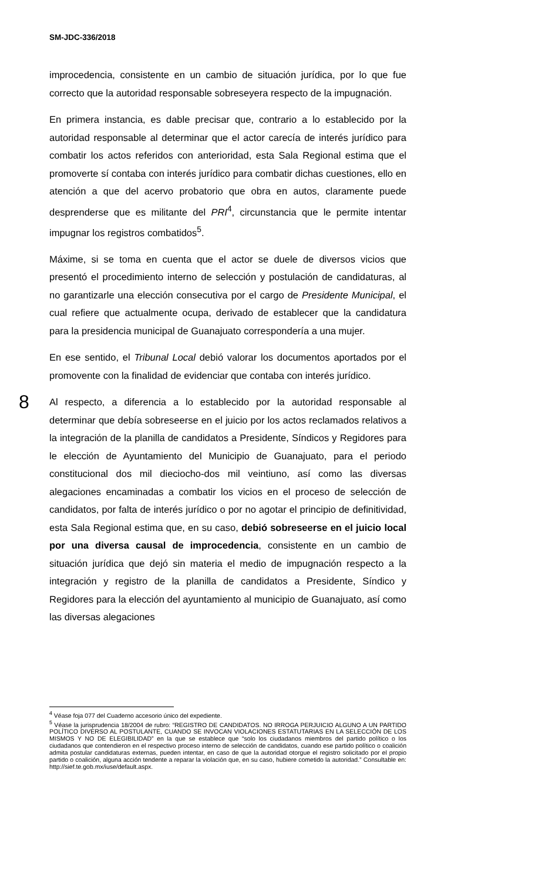SM-JDC-336/2018
improcedencia, consistente en un cambio de situación jurídica, por lo que fue correcto que la autoridad responsable sobreseyera respecto de la impugnación.
En primera instancia, es dable precisar que, contrario a lo establecido por la autoridad responsable al determinar que el actor carecía de interés jurídico para combatir los actos referidos con anterioridad, esta Sala Regional estima que el promoverte sí contaba con interés jurídico para combatir dichas cuestiones, ello en atención a que del acervo probatorio que obra en autos, claramente puede desprenderse que es militante del PRI<sup>4</sup>, circunstancia que le permite intentar impugnar los registros combatidos<sup>5</sup>.
Máxime, si se toma en cuenta que el actor se duele de diversos vicios que presentó el procedimiento interno de selección y postulación de candidaturas, al no garantizarle una elección consecutiva por el cargo de Presidente Municipal, el cual refiere que actualmente ocupa, derivado de establecer que la candidatura para la presidencia municipal de Guanajuato correspondería a una mujer.
En ese sentido, el Tribunal Local debió valorar los documentos aportados por el promovente con la finalidad de evidenciar que contaba con interés jurídico.
Al respecto, a diferencia a lo establecido por la autoridad responsable al determinar que debía sobreseerse en el juicio por los actos reclamados relativos a la integración de la planilla de candidatos a Presidente, Síndicos y Regidores para le elección de Ayuntamiento del Municipio de Guanajuato, para el periodo constitucional dos mil dieciocho-dos mil veintiuno, así como las diversas alegaciones encaminadas a combatir los vicios en el proceso de selección de candidatos, por falta de interés jurídico o por no agotar el principio de definitividad, esta Sala Regional estima que, en su caso, debió sobreseerse en el juicio local por una diversa causal de improcedencia, consistente en un cambio de situación jurídica que dejó sin materia el medio de impugnación respecto a la integración y registro de la planilla de candidatos a Presidente, Síndico y Regidores para la elección del ayuntamiento al municipio de Guanajuato, así como las diversas alegaciones
8
<sup>4</sup> Véase foja 077 del Cuaderno accesorio único del expediente.
<sup>5</sup> Véase la jurisprudencia 18/2004 de rubro: “REGISTRO DE CANDIDATOS. NO IRROGA PERJUICIO ALGUNO A UN PARTIDO POLÍTICO DIVERSO AL POSTULANTE, CUANDO SE INVOCAN VIOLACIONES ESTATUTARIAS EN LA SELECCIÓN DE LOS MISMOS Y NO DE ELEGIBILIDAD” en la que se establece que “solo los ciudadanos miembros del partido político o los ciudadanos que contendieron en el respectivo proceso interno de selección de candidatos, cuando ese partido político o coalición admita postular candidaturas externas, pueden intentar, en caso de que la autoridad otorgue el registro solicitado por el propio partido o coalición, alguna acción tendente a reparar la violación que, en su caso, hubiere cometido la autoridad.” Consultable en: http://sief.te.gob.mx/iuse/default.aspx.